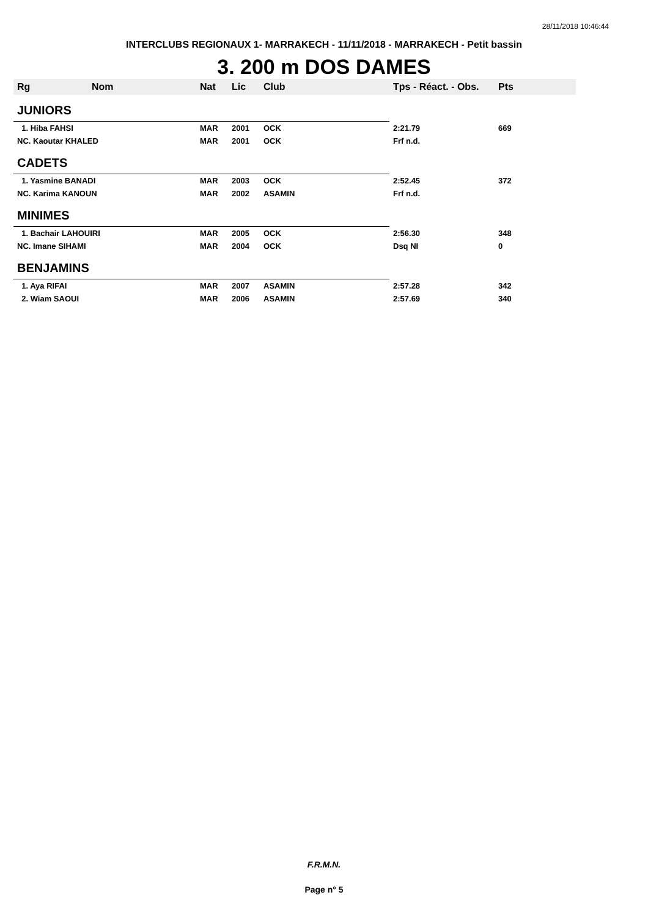28/11/2018 10:46:44
INTERCLUBS REGIONAUX 1- MARRAKECH - 11/11/2018 - MARRAKECH - Petit bassin
3. 200 m DOS DAMES
| Rg | Nom | Nat | Lic | Club | Tps - Réact. - Obs. | Pts |
| --- | --- | --- | --- | --- | --- | --- |
| JUNIORS | | | | | | |
| 1. Hiba FAHSI | | MAR | 2001 | OCK | 2:21.79 | 669 |
| NC. Kaoutar KHALED | | MAR | 2001 | OCK | Frf n.d. | |
| CADETS | | | | | | |
| 1. Yasmine BANADI | | MAR | 2003 | OCK | 2:52.45 | 372 |
| NC. Karima KANOUN | | MAR | 2002 | ASAMIN | Frf n.d. | |
| MINIMES | | | | | | |
| 1. Bachair LAHOUIRI | | MAR | 2005 | OCK | 2:56.30 | 348 |
| NC. Imane SIHAMI | | MAR | 2004 | OCK | Dsq NI | 0 |
| BENJAMINS | | | | | | |
| 1. Aya RIFAI | | MAR | 2007 | ASAMIN | 2:57.28 | 342 |
| 2. Wiam SAOUI | | MAR | 2006 | ASAMIN | 2:57.69 | 340 |
F.R.M.N.
Page n° 5